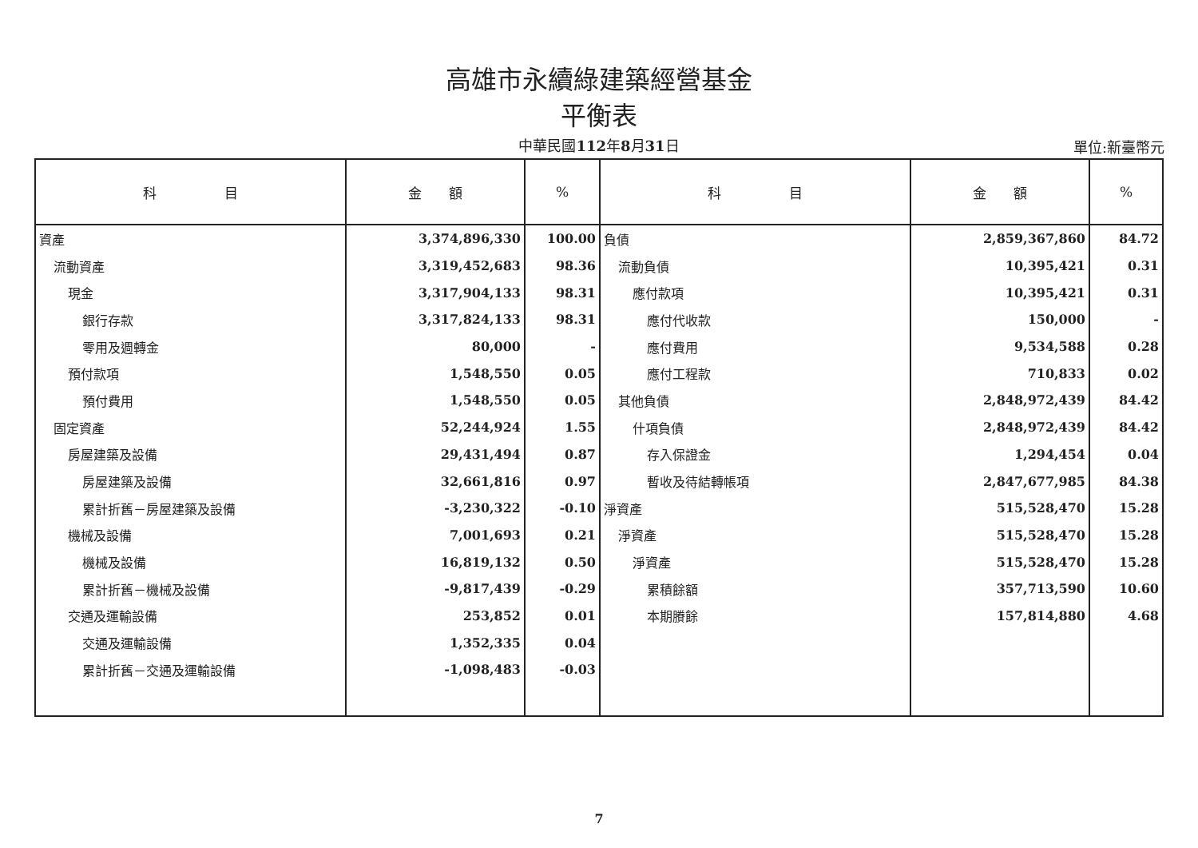高雄市永續綠建築經營基金
平衡表
中華民國112年8月31日
單位:新臺幣元
| 科 目 | 金 額 | % | 科 目 | 金 額 | % |
| --- | --- | --- | --- | --- | --- |
| 資產 | 3,374,896,330 | 100.00 | 負債 | 2,859,367,860 | 84.72 |
| 流動資產 | 3,319,452,683 | 98.36 | 流動負債 | 10,395,421 | 0.31 |
| 現金 | 3,317,904,133 | 98.31 | 應付款項 | 10,395,421 | 0.31 |
| 銀行存款 | 3,317,824,133 | 98.31 | 應付代收款 | 150,000 | - |
| 零用及週轉金 | 80,000 | - | 應付費用 | 9,534,588 | 0.28 |
| 預付款項 | 1,548,550 | 0.05 | 應付工程款 | 710,833 | 0.02 |
| 預付費用 | 1,548,550 | 0.05 | 其他負債 | 2,848,972,439 | 84.42 |
| 固定資產 | 52,244,924 | 1.55 | 什項負債 | 2,848,972,439 | 84.42 |
| 房屋建築及設備 | 29,431,494 | 0.87 | 存入保證金 | 1,294,454 | 0.04 |
| 房屋建築及設備 | 32,661,816 | 0.97 | 暫收及待結轉帳項 | 2,847,677,985 | 84.38 |
| 累計折舊－房屋建築及設備 | -3,230,322 | -0.10 | 淨資產 | 515,528,470 | 15.28 |
| 機械及設備 | 7,001,693 | 0.21 | 淨資產 | 515,528,470 | 15.28 |
| 機械及設備 | 16,819,132 | 0.50 | 淨資產 | 515,528,470 | 15.28 |
| 累計折舊－機械及設備 | -9,817,439 | -0.29 | 累積餘額 | 357,713,590 | 10.60 |
| 交通及運輸設備 | 253,852 | 0.01 | 本期賸餘 | 157,814,880 | 4.68 |
| 交通及運輸設備 | 1,352,335 | 0.04 | | | |
| 累計折舊－交通及運輸設備 | -1,098,483 | -0.03 | | | |
7